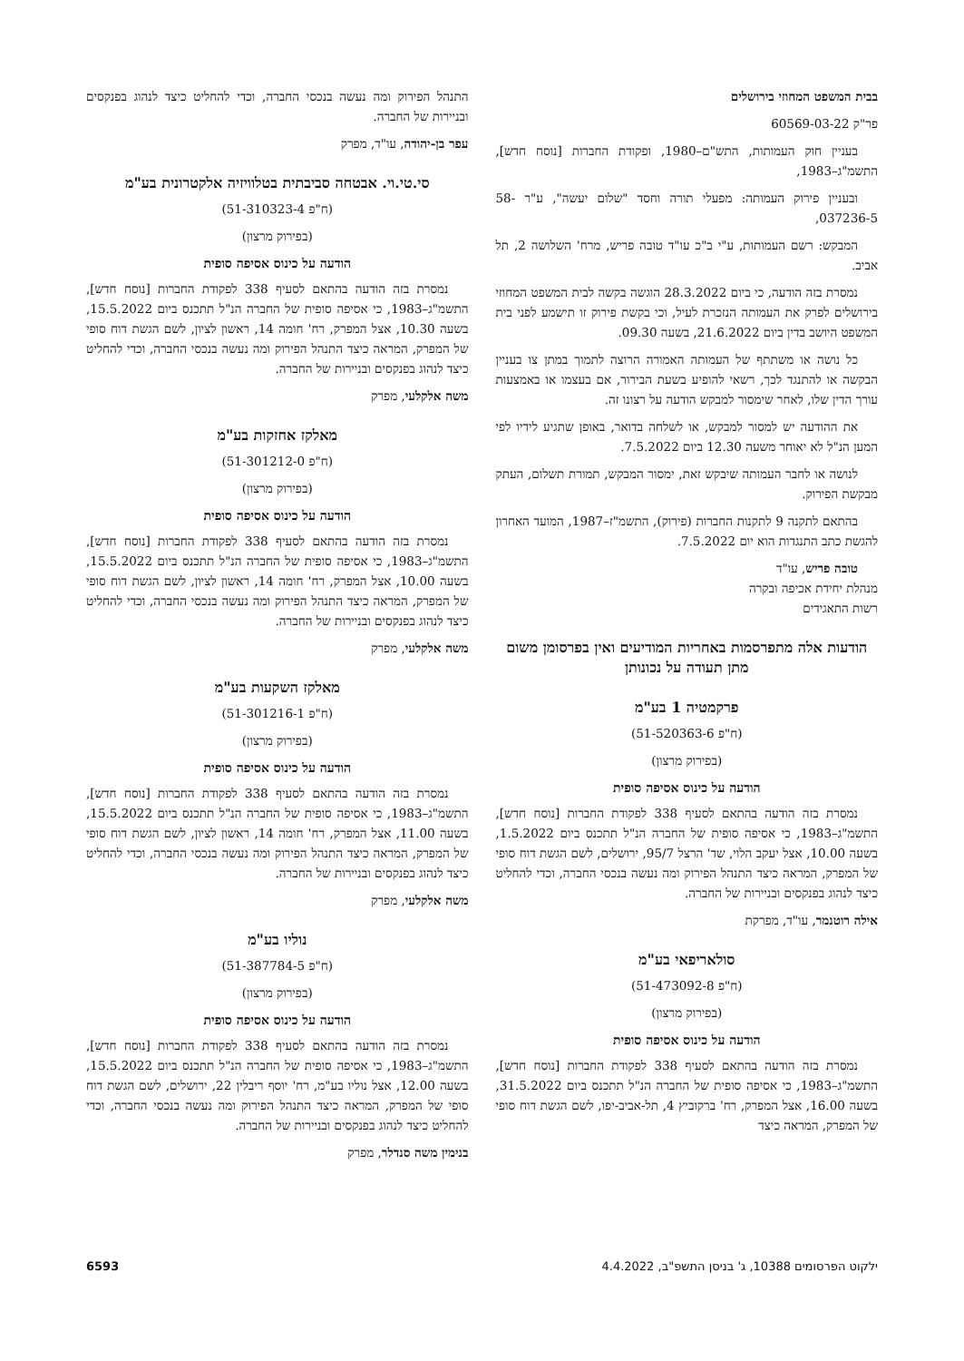בבית המשפט המחוזי בירושלים
פר"ק 60569-03-22
בעניין חוק העמותות, התש"ם–1980, ופקודת החברות [נוסח חדש], התשמ"ג–1983,
ובעניין פירוק העמותה: מפעלי תורה וחסד "שלום יעשה", ע"ר 58-037236-5,
המבקש: רשם העמותות, ע"י ב"כ עו"ד טובה פריש, מרח' השלושה 2, תל אביב.
נמסרת בזה הודעה, כי ביום 28.3.2022 הוגשה בקשה לבית המשפט המחוזי בירושלים לפרק את העמותה הנזכרת לעיל, וכי בקשת פירוק זו תישמע לפני בית המשפט היושב בדין ביום 21.6.2022, בשעה 09.30.
כל נושה או משתתף של העמותה האמורה הרוצה לתמוך במתן צו בעניין הבקשה או להתנגד לכך, רשאי להופיע בשעת הבירור, אם בעצמו או באמצעות עורך הדין שלו, לאחר שימסור למבקש הודעה על רצונו זה.
את ההודעה יש למסור למבקש, או לשלחה בדואר, באופן שתגיע לידיו לפי המען הנ"ל לא יאוחר משעה 12.30 ביום 7.5.2022.
לנושה או לחבר העמותה שיבקש זאת, ימסור המבקש, תמורת תשלום, העתק מבקשת הפירוק.
בהתאם לתקנה 9 לתקנות החברות (פירוק), התשמ"ז–1987, המועד האחרון להגשת כתב התנגדות הוא יום 7.5.2022.
טובה פריש, עו"ד
מנהלת יחידת אכיפה ובקרה
רשות התאגידים
הודעות אלה מתפרסמות באחריות המודיעים ואין בפרסומן משום מתן תעודה על נכונותן
פרקמטיה 1 בע"מ
(ח"פ 51-520363-6)
(בפירוק מרצון)
הודעה על כינוס אסיפה סופית
נמסרת בזה הודעה בהתאם לסעיף 338 לפקודת החברות [נוסח חדש], התשמ"ג–1983, כי אסיפה סופית של החברה הנ"ל תתכנס ביום 1.5.2022, בשעה 10.00, אצל יעקב הלוי, שד' הרצל 95/7, ירושלים, לשם הגשת דוח סופי של המפרק, המראה כיצד התנהל הפירוק ומה נעשה בנכסי החברה, וכדי להחליט כיצד לנהוג בפנקסים ובניירות של החברה.
אילה רוטנמר, עו"ד, מפרקת
סולאריפאי בע"מ
(ח"פ 51-473092-8)
(בפירוק מרצון)
הודעה על כינוס אסיפה סופית
נמסרת בזה הודעה בהתאם לסעיף 338 לפקודת החברות [נוסח חדש], התשמ"ג–1983, כי אסיפה סופית של החברה הנ"ל תתכנס ביום 31.5.2022, בשעה 16.00, אצל המפרק, רח' ברקוביץ 4, תל-אביב-יפו, לשם הגשת דוח סופי של המפרק, המראה כיצד
התנהל הפירוק ומה נעשה בנכסי החברה, וכדי להחליט כיצד לנהוג בפנקסים ובניירות של החברה.
עפר בן-יהודה, עו"ד, מפרק
סי.טי.וי. אבטחה סביבתית בטלוויזיה אלקטרונית בע"מ
(ח"פ 51-310323-4)
(בפירוק מרצון)
הודעה על כינוס אסיפה סופית
נמסרת בזה הודעה בהתאם לסעיף 338 לפקודת החברות [נוסח חדש], התשמ"ג–1983, כי אסיפה סופית של החברה הנ"ל תתכנס ביום 15.5.2022, בשעה 10.30, אצל המפרק, רח' חומה 14, ראשון לציון, לשם הגשת דוח סופי של המפרק, המראה כיצד התנהל הפירוק ומה נעשה בנכסי החברה, וכדי להחליט כיצד לנהוג בפנקסים ובניירות של החברה.
משה אלקלעי, מפרק
מאלקז אחזקות בע"מ
(ח"פ 51-301212-0)
(בפירוק מרצון)
הודעה על כינוס אסיפה סופית
נמסרת בזה הודעה בהתאם לסעיף 338 לפקודת החברות [נוסח חדש], התשמ"ג–1983, כי אסיפה סופית של החברה הנ"ל תתכנס ביום 15.5.2022, בשעה 10.00, אצל המפרק, רח' חומה 14, ראשון לציון, לשם הגשת דוח סופי של המפרק, המראה כיצד התנהל הפירוק ומה נעשה בנכסי החברה, וכדי להחליט כיצד לנהוג בפנקסים ובניירות של החברה.
משה אלקלעי, מפרק
מאלקז השקעות בע"מ
(ח"פ 51-301216-1)
(בפירוק מרצון)
הודעה על כינוס אסיפה סופית
נמסרת בזה הודעה בהתאם לסעיף 338 לפקודת החברות [נוסח חדש], התשמ"ג–1983, כי אסיפה סופית של החברה הנ"ל תתכנס ביום 15.5.2022, בשעה 11.00, אצל המפרק, רח' חומה 14, ראשון לציון, לשם הגשת דוח סופי של המפרק, המראה כיצד התנהל הפירוק ומה נעשה בנכסי החברה, וכדי להחליט כיצד לנהוג בפנקסים ובניירות של החברה.
משה אלקלעי, מפרק
נוליו בע"מ
(ח"פ 51-387784-5)
(בפירוק מרצון)
הודעה על כינוס אסיפה סופית
נמסרת בזה הודעה בהתאם לסעיף 338 לפקודת החברות [נוסח חדש], התשמ"ג–1983, כי אסיפה סופית של החברה הנ"ל תתכנס ביום 15.5.2022, בשעה 12.00, אצל נוליו בע"מ, רח' יוסף ריבלין 22, ירושלים, לשם הגשת דוח סופי של המפרק, המראה כיצד התנהל הפירוק ומה נעשה בנכסי החברה, וכדי להחליט כיצד לנהוג בפנקסים ובניירות של החברה.
בנימין משה סנדלר, מפרק
ילקוט הפרסומים 10388, ג' בניסן התשפ"ב, 4.4.2022 6593